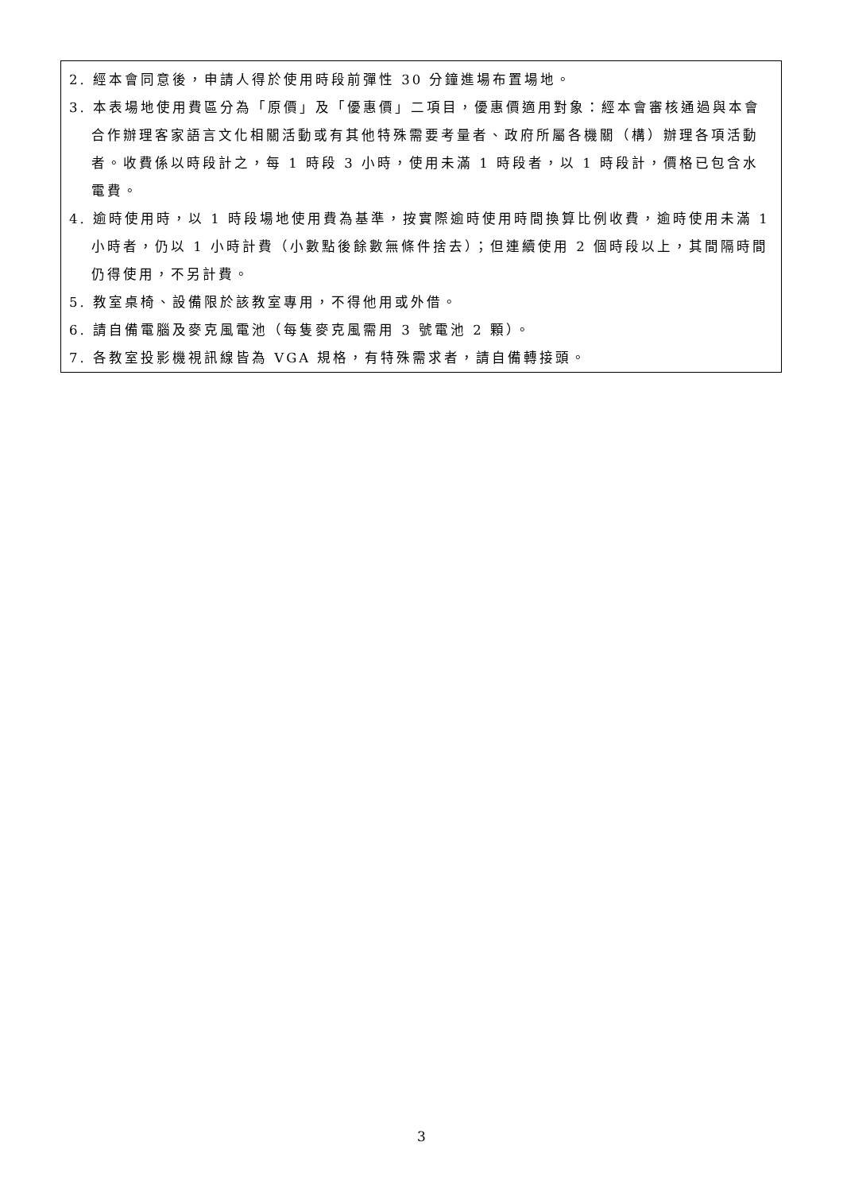2. 經本會同意後，申請人得於使用時段前彈性 30 分鐘進場布置場地。
3. 本表場地使用費區分為「原價」及「優惠價」二項目，優惠價適用對象：經本會審核通過與本會合作辦理客家語言文化相關活動或有其他特殊需要考量者、政府所屬各機關（構）辦理各項活動者。收費係以時段計之，每 1 時段 3 小時，使用未滿 1 時段者，以 1 時段計，價格已包含水電費。
4. 逾時使用時，以 1 時段場地使用費為基準，按實際逾時使用時間換算比例收費，逾時使用未滿 1 小時者，仍以 1 小時計費（小數點後餘數無條件捨去）；但連續使用 2 個時段以上，其間隔時間仍得使用，不另計費。
5. 教室桌椅、設備限於該教室專用，不得他用或外借。
6. 請自備電腦及麥克風電池（每隻麥克風需用 3 號電池 2 顆）。
7. 各教室投影機視訊線皆為 VGA 規格，有特殊需求者，請自備轉接頭。
3